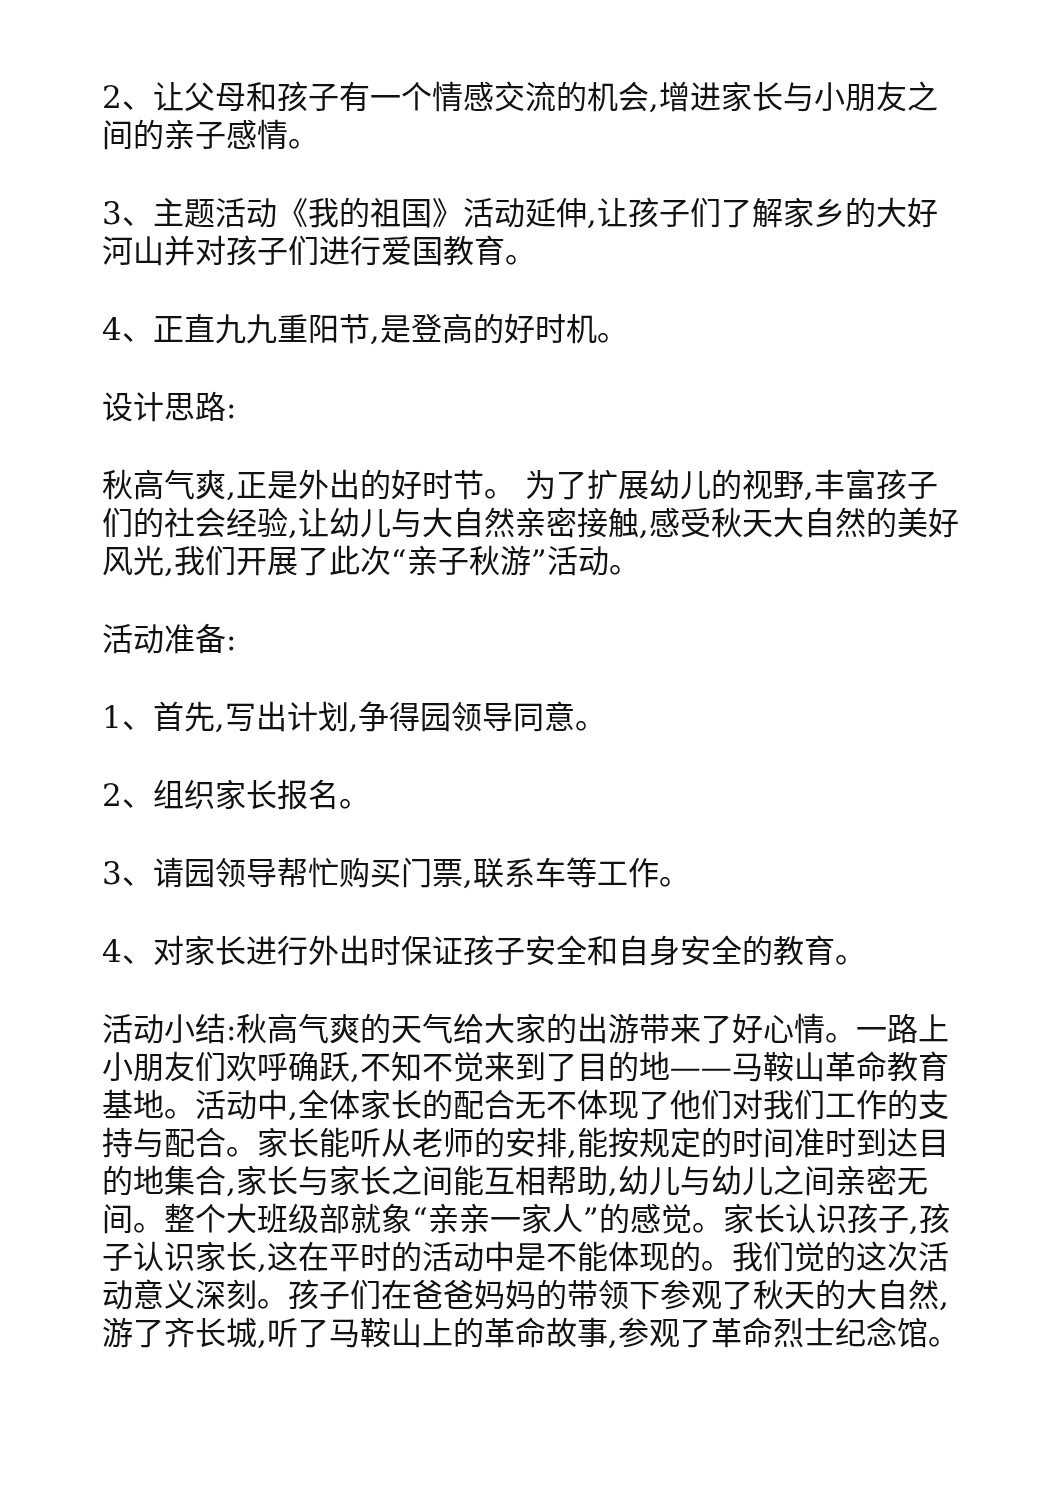2、让父母和孩子有一个情感交流的机会,增进家长与小朋友之间的亲子感情。
3、主题活动《我的祖国》活动延伸,让孩子们了解家乡的大好河山并对孩子们进行爱国教育。
4、正直九九重阳节,是登高的好时机。
设计思路:
秋高气爽,正是外出的好时节。 为了扩展幼儿的视野,丰富孩子们的社会经验,让幼儿与大自然亲密接触,感受秋天大自然的美好风光,我们开展了此次“亲子秋游”活动。
活动准备:
1、首先,写出计划,争得园领导同意。
2、组织家长报名。
3、请园领导帮忙购买门票,联系车等工作。
4、对家长进行外出时保证孩子安全和自身安全的教育。
活动小结:秋高气爽的天气给大家的出游带来了好心情。一路上小朋友们欢呼确跃,不知不觉来到了目的地——马鞍山革命教育基地。活动中,全体家长的配合无不体现了他们对我们工作的支持与配合。家长能听从老师的安排,能按规定的时间准时到达目的地集合,家长与家长之间能互相帮助,幼儿与幼儿之间亲密无间。整个大班级部就象“亲亲一家人”的感觉。家长认识孩子,孩子认识家长,这在平时的活动中是不能体现的。我们觉的这次活动意义深刻。孩子们在爸爸妈妈的带领下参观了秋天的大自然,游了齐长城,听了马鞍山上的革命故事,参观了革命烈士纪念馆。